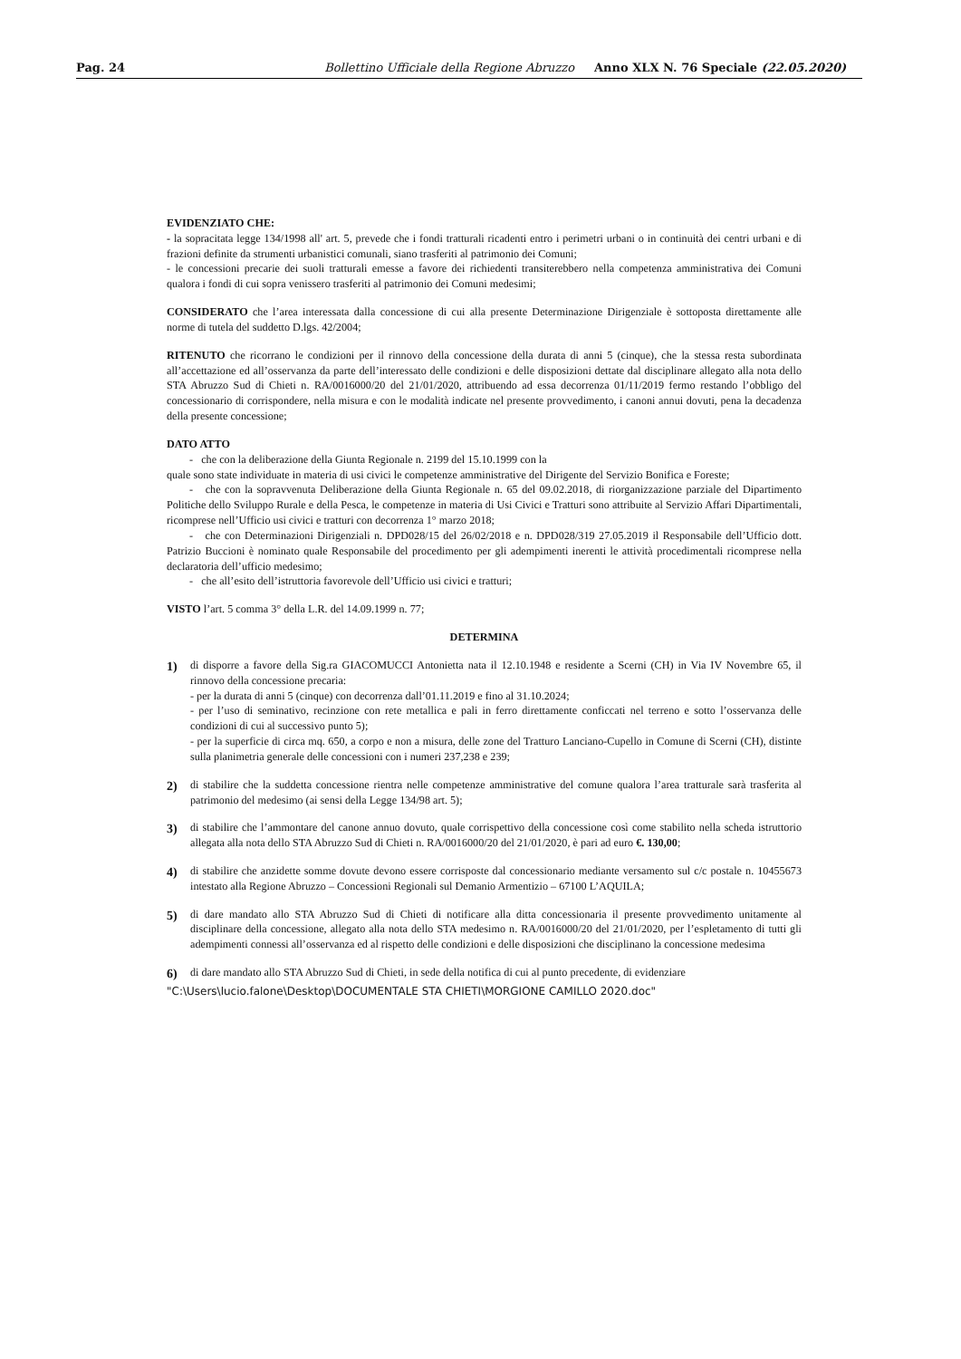Pag. 24 Bollettino Ufficiale della Regione Abruzzo Anno XLX N. 76 Speciale (22.05.2020)
EVIDENZIATO CHE:
- la sopracitata legge 134/1998 all' art. 5, prevede che i fondi tratturali ricadenti entro i perimetri urbani o in continuità dei centri urbani e di frazioni definite da strumenti urbanistici comunali, siano trasferiti al patrimonio dei Comuni;
- le concessioni precarie dei suoli tratturali emesse a favore dei richiedenti transiterebbero nella competenza amministrativa dei Comuni qualora i fondi di cui sopra venissero trasferiti al patrimonio dei Comuni medesimi;
CONSIDERATO che l’area interessata dalla concessione di cui alla presente Determinazione Dirigenziale è sottoposta direttamente alle norme di tutela del suddetto D.lgs. 42/2004;
RITENUTO che ricorrano le condizioni per il rinnovo della concessione della durata di anni 5 (cinque), che la stessa resta subordinata all’accettazione ed all’osservanza da parte dell’interessato delle condizioni e delle disposizioni dettate dal disciplinare allegato alla nota dello STA Abruzzo Sud di Chieti n. RA/0016000/20 del 21/01/2020, attribuendo ad essa decorrenza 01/11/2019 fermo restando l’obbligo del concessionario di corrispondere, nella misura e con le modalità indicate nel presente provvedimento, i canoni annui dovuti, pena la decadenza della presente concessione;
DATO ATTO
- che con la deliberazione della Giunta Regionale n. 2199 del 15.10.1999 con la
quale sono state individuate in materia di usi civici le competenze amministrative del Dirigente del Servizio Bonifica e Foreste;
- che con la sopravvenuta Deliberazione della Giunta Regionale n. 65 del 09.02.2018, di riorganizzazione parziale del Dipartimento Politiche dello Sviluppo Rurale e della Pesca, le competenze in materia di Usi Civici e Tratturi sono attribuite al Servizio Affari Dipartimentali, ricomprese nell’Ufficio usi civici e tratturi con decorrenza 1° marzo 2018;
- che con Determinazioni Dirigenziali n. DPD028/15 del 26/02/2018 e n. DPD028/319 27.05.2019 il Responsabile dell’Ufficio dott. Patrizio Buccioni è nominato quale Responsabile del procedimento per gli adempimenti inerenti le attività procedimentali ricomprese nella declaratoria dell’ufficio medesimo;
- che all’esito dell’istruttoria favorevole dell’Ufficio usi civici e tratturi;
VISTO l’art. 5 comma 3° della L.R. del 14.09.1999 n. 77;
DETERMINA
1) di disporre a favore della Sig.ra GIACOMUCCI Antonietta nata il 12.10.1948 e residente a Scerni (CH) in Via IV Novembre 65, il rinnovo della concessione precaria:
- per la durata di anni 5 (cinque) con decorrenza dall’01.11.2019 e fino al 31.10.2024;
- per l’uso di seminativo, recinzione con rete metallica e pali in ferro direttamente conficcati nel terreno e sotto l’osservanza delle condizioni di cui al successivo punto 5);
- per la superficie di circa mq. 650, a corpo e non a misura, delle zone del Tratturo Lanciano-Cupello in Comune di Scerni (CH), distinte sulla planimetria generale delle concessioni con i numeri 237,238 e 239;
2) di stabilire che la suddetta concessione rientra nelle competenze amministrative del comune qualora l’area tratturale sarà trasferita al patrimonio del medesimo (ai sensi della Legge 134/98 art. 5);
3) di stabilire che l’ammontare del canone annuo dovuto, quale corrispettivo della concessione così come stabilito nella scheda istruttorio allegata alla nota dello STA Abruzzo Sud di Chieti n. RA/0016000/20 del 21/01/2020, è pari ad euro €. 130,00;
4) di stabilire che anzidette somme dovute devono essere corrisposte dal concessionario mediante versamento sul c/c postale n. 10455673 intestato alla Regione Abruzzo – Concessioni Regionali sul Demanio Armentizio – 67100 L’AQUILA;
5) di dare mandato allo STA Abruzzo Sud di Chieti di notificare alla ditta concessionaria il presente provvedimento unitamente al disciplinare della concessione, allegato alla nota dello STA medesimo n. RA/0016000/20 del 21/01/2020, per l’espletamento di tutti gli adempimenti connessi all’osservanza ed al rispetto delle condizioni e delle disposizioni che disciplinano la concessione medesima
6) di dare mandato allo STA Abruzzo Sud di Chieti, in sede della notifica di cui al punto precedente, di evidenziare
"C:\Users\lucio.falone\Desktop\DOCUMENTALE STA CHIETI\MORGIONE CAMILLO 2020.doc"